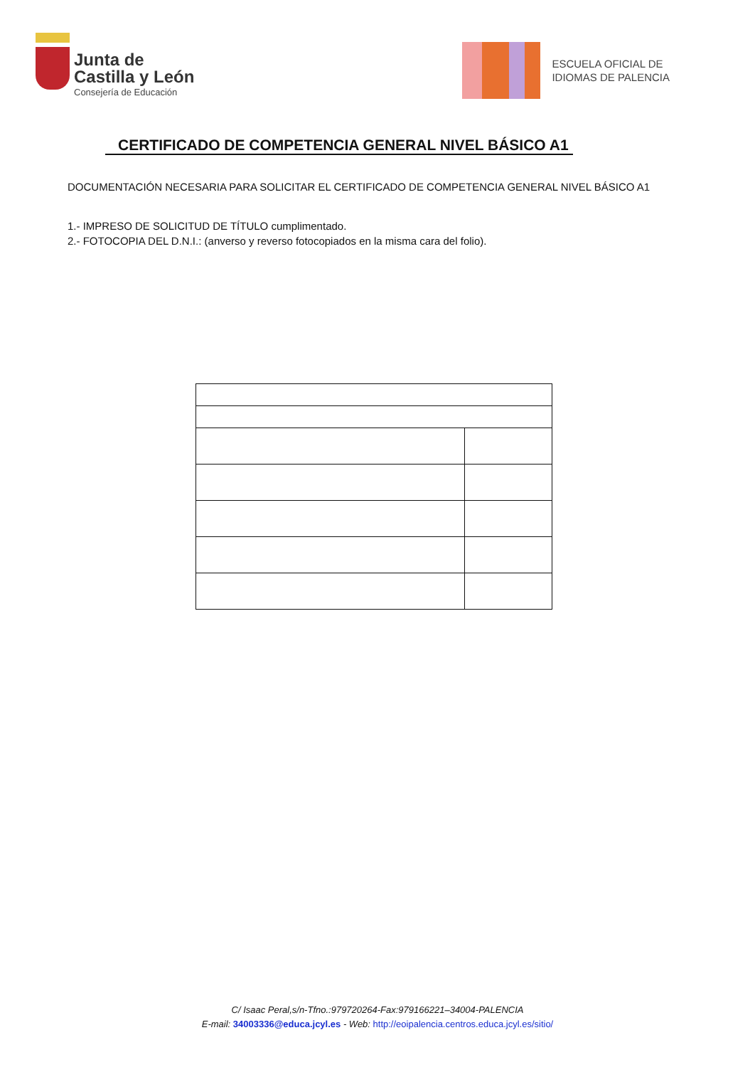Junta de
Castilla y León
Consejería de Educación
ESCUELA OFICIAL DE
IDIOMAS DE PALENCIA
CERTIFICADO DE COMPETENCIA GENERAL NIVEL BÁSICO A1
DOCUMENTACIÓN NECESARIA PARA SOLICITAR EL CERTIFICADO DE COMPETENCIA GENERAL NIVEL BÁSICO A1
1.- IMPRESO DE SOLICITUD DE TÍTULO cumplimentado.
2.- FOTOCOPIA DEL D.N.I.: (anverso y reverso fotocopiados en la misma cara del folio).
C/ Isaac Peral,s/n-Tfno.:979720264-Fax:979166221–34004-PALENCIA
E-mail: 34003336@educa.jcyl.es - Web: http://eoipalencia.centros.educa.jcyl.es/sitio/